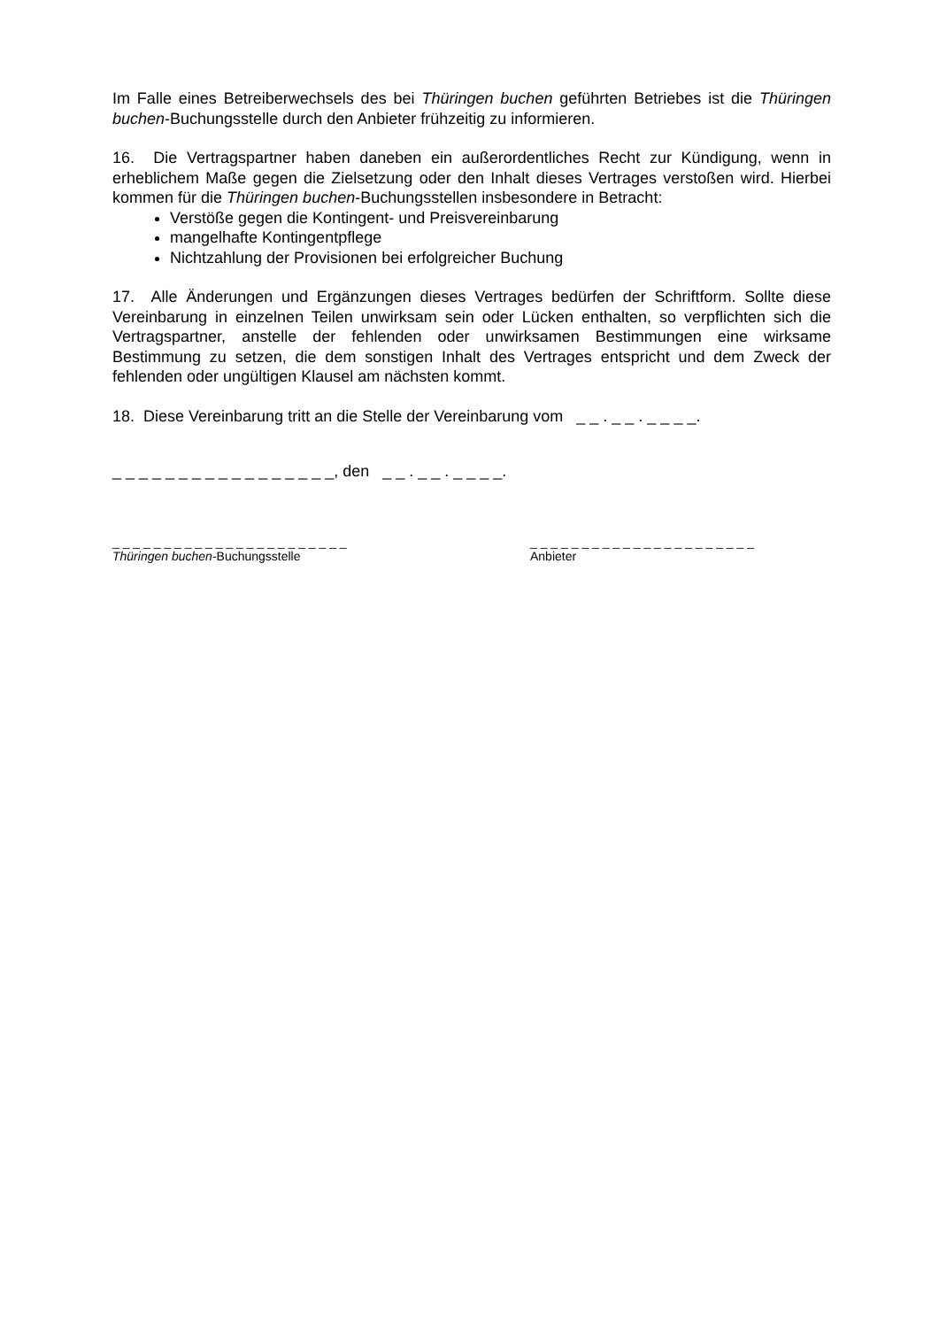Im Falle eines Betreiberwechsels des bei Thüringen buchen geführten Betriebes ist die Thüringen buchen-Buchungsstelle durch den Anbieter frühzeitig zu informieren.
16. Die Vertragspartner haben daneben ein außerordentliches Recht zur Kündigung, wenn in erheblichem Maße gegen die Zielsetzung oder den Inhalt dieses Vertrages verstoßen wird. Hierbei kommen für die Thüringen buchen-Buchungsstellen insbesondere in Betracht:
Verstöße gegen die Kontingent- und Preisvereinbarung
mangelhafte Kontingentpflege
Nichtzahlung der Provisionen bei erfolgreicher Buchung
17. Alle Änderungen und Ergänzungen dieses Vertrages bedürfen der Schriftform. Sollte diese Vereinbarung in einzelnen Teilen unwirksam sein oder Lücken enthalten, so verpflichten sich die Vertragspartner, anstelle der fehlenden oder unwirksamen Bestimmungen eine wirksame Bestimmung zu setzen, die dem sonstigen Inhalt des Vertrages entspricht und dem Zweck der fehlenden oder ungültigen Klausel am nächsten kommt.
18. Diese Vereinbarung tritt an die Stelle der Vereinbarung vom _ _ . _ _ . _ _ _ _.
_ _ _ _ _ _ _ _ _ _ _ _ _ _ _ _ _, den _ _ . _ _ . _ _ _ _.
_ _ _ _ _ _ _ _ _ _ _ _ _ _ _ _ _ _ _ _ _ _ _
Thüringen buchen-Buchungsstelle
_ _ _ _ _ _ _ _ _ _ _ _ _ _ _ _ _ _ _ _ _ _
Anbieter